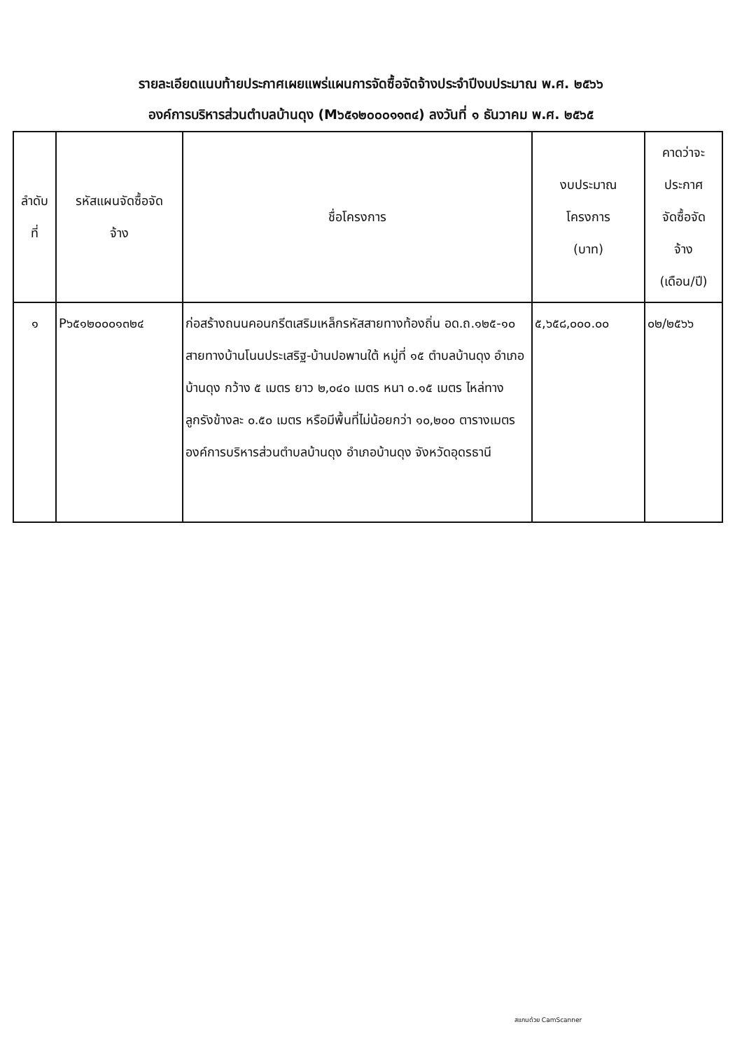รายละเอียดแนบท้ายประกาศเผยแพร่แผนการจัดซื้อจัดจ้างประจำปีงบประมาณ พ.ศ. ๒๕๖๖
องค์การบริหารส่วนตำบลบ้านดุง (M๖๕๑๒๐๐๐๑๑๓๔) ลงวันที่ ๑ ธันวาคม พ.ศ. ๒๕๖๕
| ลำดับ ที่ | รหัสแผนจัดซื้อจัด จ้าง | ชื่อโครงการ | งบประมาณ โครงการ (บาท) | คาดว่าจะ ประกาศ จัดซื้อจัด จ้าง (เดือน/ปี) |
| --- | --- | --- | --- | --- |
| ๑ | P๖๕๑๒๐๐๐๑๓๒๔ | ก่อสร้างถนนคอนกรีตเสริมเหล็กรหัสสายทางท้องถิ่น อด.ถ.๑๒๕-๑๐ สายทางบ้านโนนประเสริฐ-บ้านปอพานใต้ หมู่ที่ ๑๕ ตำบลบ้านดุง อำเภอบ้านดุง กว้าง ๕ เมตร ยาว ๒,๐๔๐ เมตร หนา ๐.๑๕ เมตร ไหล่ทางลูกรังข้างละ ๐.๕๐ เมตร หรือมีพื้นที่ไม่น้อยกว่า ๑๐,๒๐๐ ตารางเมตร องค์การบริหารส่วนตำบลบ้านดุง อำเภอบ้านดุง จังหวัดอุดรธานี | ๕,๖๕๘,๐๐๐.๐๐ | ๐๒/๒๕๖๖ |
สแกนด้วย CamScanner